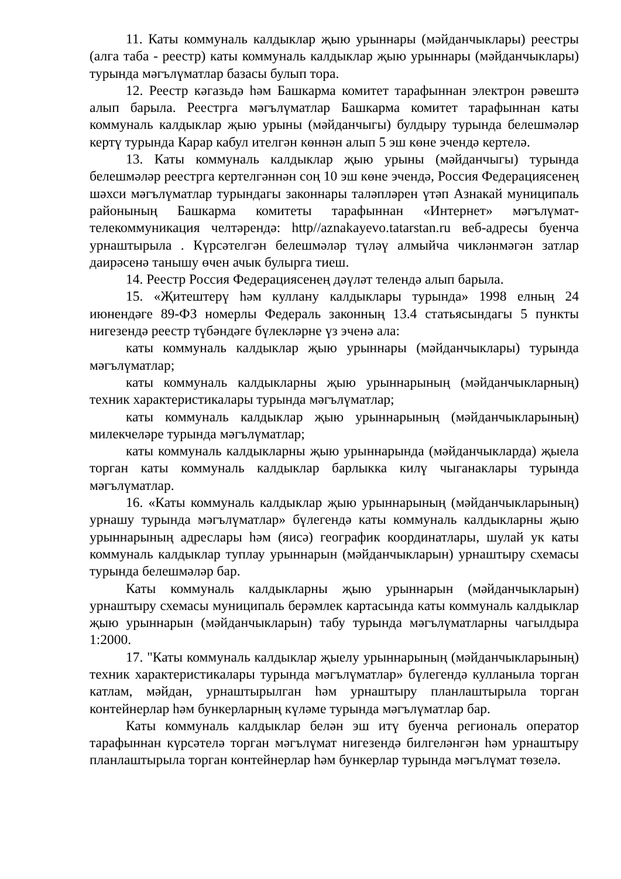11. Каты коммуналь калдыклар җыю урыннары (мәйданчыклары) реестры (алга таба - реестр) каты коммуналь калдыклар җыю урыннары (мәйданчыклары) турында мәгълүматлар базасы булып тора.
12. Реестр кәгазьдә һәм Башкарма комитет тарафыннан электрон рәвештә алып барыла. Реестрга мәгълүматлар Башкарма комитет тарафыннан каты коммуналь калдыклар җыю урыны (мәйданчыгы) булдыру турында белешмәләр кертү турында Карар кабул ителгән көннән алып 5 эш көне эчендә кертелә.
13. Каты коммуналь калдыклар җыю урыны (мәйданчыгы) турында белешмәләр реестрга кертелгәннән соң 10 эш көне эчендә, Россия Федерациясенең шәхси мәгълүматлар турындагы законнары таләпләрен үтәп Азнакай муниципаль районының Башкарма комитеты тарафыннан «Интернет» мәгълүмат-телекоммуникация челтәрендә: http//aznakayevo.tatarstan.ru веб-адресы буенча урнаштырыла . Күрсәтелгән белешмәләр түләү алмыйча чикләнмәгән затлар даирәсенә танышу өчен ачык булырга тиеш.
14. Реестр Россия Федерациясенең дәүләт телендә алып барыла.
15. «Җитештерү һәм куллану калдыклары турында» 1998 елның 24 июнендәге 89-ФЗ номерлы Федераль законның 13.4 статьясындагы 5 пункты нигезендә реестр түбәндәге бүлекләрне үз эченә ала:
каты коммуналь калдыклар җыю урыннары (мәйданчыклары) турында мәгълүматлар;
каты коммуналь калдыкларны җыю урыннарының (мәйданчыкларның) техник характеристикалары турында мәгълүматлар;
каты коммуналь калдыклар җыю урыннарының (мәйданчыкларының) милекчеләре турында мәгълүматлар;
каты коммуналь калдыкларны җыю урыннарында (мәйданчыкларда) җыела торган каты коммуналь калдыклар барлыкка килү чыганаклары турында мәгълүматлар.
16. «Каты коммуналь калдыклар җыю урыннарының (мәйданчыкларының) урнашу турында мәгълүматлар» бүлегендә каты коммуналь калдыкларны җыю урыннарының адреслары һәм (яисә) географик координатлары, шулай ук каты коммуналь калдыклар туплау урыннарын (мәйданчыкларын) урнаштыру схемасы турында белешмәләр бар.
Каты коммуналь калдыкларны җыю урыннарын (мәйданчыкларын) урнаштыру схемасы муниципаль берәмлек картасында каты коммуналь калдыклар җыю урыннарын (мәйданчыкларын) табу турында мәгълүматларны чагылдыра 1:2000.
17. "Каты коммуналь калдыклар җыелу урыннарының (мәйданчыкларының) техник характеристикалары турында мәгълүматлар» бүлегендә кулланыла торган катлам, мәйдан, урнаштырылган һәм урнаштыру планлаштырыла торган контейнерлар һәм бункерларның күләме турында мәгълүматлар бар.
Каты коммуналь калдыклар белән эш итү буенча региональ оператор тарафыннан күрсәтелә торган мәгълүмат нигезендә билгеләнгән һәм урнаштыру планлаштырыла торган контейнерлар һәм бункерлар турында мәгълүмат төзелә.